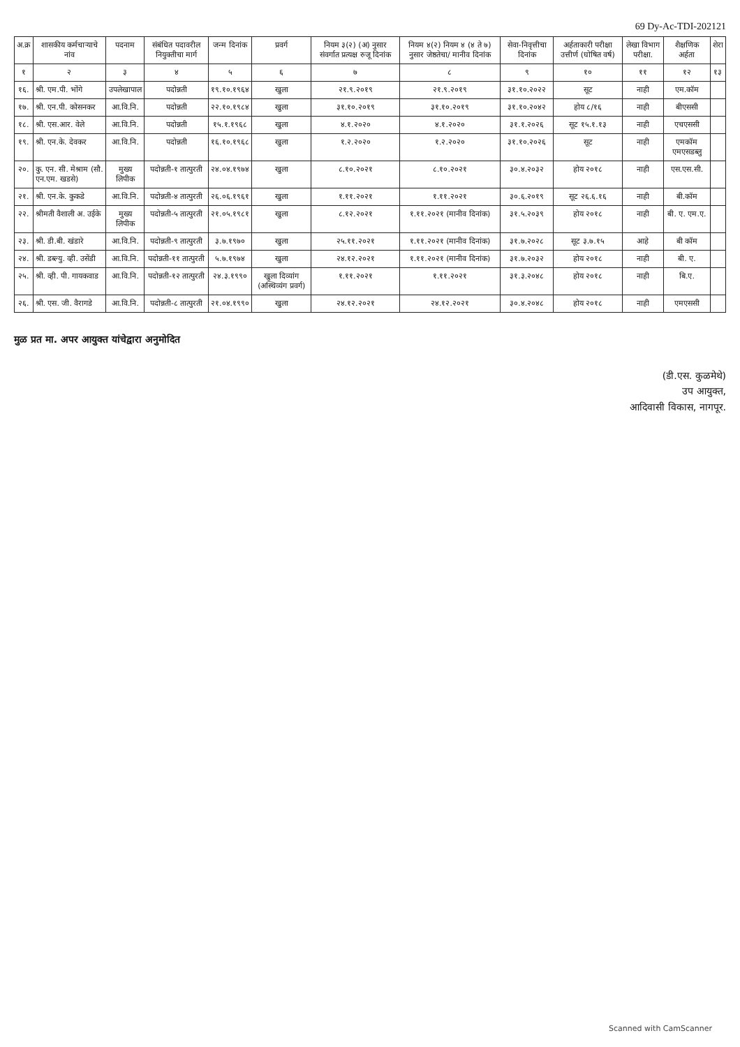69 Dy-Ac-TDI-202121
| अ.क्र | शासकीय कर्मचाऱ्याचे नांव | पदनाम | संबंधित पदावरील नियुक्तीचा मार्ग | जन्म दिनांक | प्रवर्ग | नियम ३(२) (अ) नुसार संवर्गात प्रत्यक्ष रुजू दिनांक | नियम ४(२) नियम ४ (४ ते ७) नुसार जेष्ठतेचा/ मानीव दिनांक | सेवा-निवृत्तीचा दिनांक | अर्हताकारी परीक्षा उत्तीर्ण (घोषित वर्ष) | लेखा विभाग परीक्षा. | शैक्षणिक अर्हता | शेरा |
| --- | --- | --- | --- | --- | --- | --- | --- | --- | --- | --- | --- | --- |
| १ | २ | ३ | ४ | ५ | ६ | ७ | ८ | ९ | १० | ११ | १२ | १३ |
| १६. | श्री. एम.पी. भोंगे | उपलेखापाल | पदोन्नती | १९.१०.१९६४ | खुला | २१.९.२०१९ | २१.९.२०१९ | ३१.१०.२०२२ | सूट | नाही | एम.कॉम | |
| १७. | श्री. एन.पी. कोसनकर | आ.वि.नि. | पदोन्नती | २२.१०.१९८४ | खुला | ३१.१०.२०१९ | ३१.१०.२०१९ | ३१.१०.२०४२ | होय ८/१६ | नाही | बीएससी | |
| १८. | श्री. एस.आर. वेले | आ.वि.नि. | पदोन्नती | १५.१.१९६८ | खुला | ४.१.२०२० | ४.१.२०२० | ३१.१.२०२६ | सूट १५.१.१३ | नाही | एचएससी | |
| १९. | श्री. एन.के. देवकर | आ.वि.नि. | पदोन्नती | १६.१०.१९६८ | खुला | १.२.२०२० | १.२.२०२० | ३१.१०.२०२६ | सूट | नाही | एमकॉम एमएसडब्लु | |
| २०. | कु. एन. सी. मेश्राम (सौ. एन.एम. खडसे) | मुख्य लिपीक | पदोन्नती-१ तात्पुरती | २४.०४.१९७४ | खुला | ८.१०.२०२१ | ८.१०.२०२१ | ३०.४.२०३२ | होय २०१८ | नाही | एस.एस.सी. | |
| २१. | श्री. एन.के. कुकडे | आ.वि.नि. | पदोन्नती-४ तात्पुरती | २६.०६.१९६१ | खुला | १.११.२०२१ | १.११.२०२१ | ३०.६.२०१९ | सूट २६.६.१६ | नाही | बी.कॉम | |
| २२. | श्रीमती वैशाली अ. उईके | मुख्य लिपीक | पदोन्नती-५ तात्पुरती | २१.०५.१९८१ | खुला | ८.१२.२०२१ | १.११.२०२१ (मानीव दिनांक) | ३१.५.२०३९ | होय २०१८ | नाही | बी. ए. एम.ए. | |
| २३. | श्री. डी.बी. खंडारे | आ.वि.नि. | पदोन्नती-९ तात्पुरती | ३.७.१९७० | खुला | २५.११.२०२१ | १.११.२०२१ (मानीव दिनांक) | ३१.७.२०२८ | सूट ३.७.१५ | आहे | बी कॉम | |
| २४. | श्री. डब्ल्यु. व्ही. उसेंडी | आ.वि.नि. | पदोन्नती-११ तात्पुरती | ५.७.१९७४ | खुला | २४.१२.२०२१ | १.११.२०२१ (मानीव दिनांक) | ३१.७.२०३२ | होय २०१८ | नाही | बी. ए. | |
| २५. | श्री. व्ही. पी. गायकवाड | आ.वि.नि. | पदोन्नती-१२ तात्पुरती | २४.३.१९९० | खुला दिव्यांग (अस्थिव्यंग प्रवर्ग) | १.११.२०२१ | १.११.२०२१ | ३१.३.२०४८ | होय २०१८ | नाही | बि.ए. | |
| २६. | श्री. एस. जी. वैरागडे | आ.वि.नि. | पदोन्नती-८ तात्पुरती | २१.०४.१९९० | खुला | २४.१२.२०२१ | २४.१२.२०२१ | ३०.४.२०४८ | होय २०१८ | नाही | एमएससी | |
मुळ प्रत मा. अपर आयुक्त यांचेद्वारा अनुमोदित
(डी.एस. कुळमेथे)
उप आयुक्त,
आदिवासी विकास, नागपूर.
Scanned with CamScanner